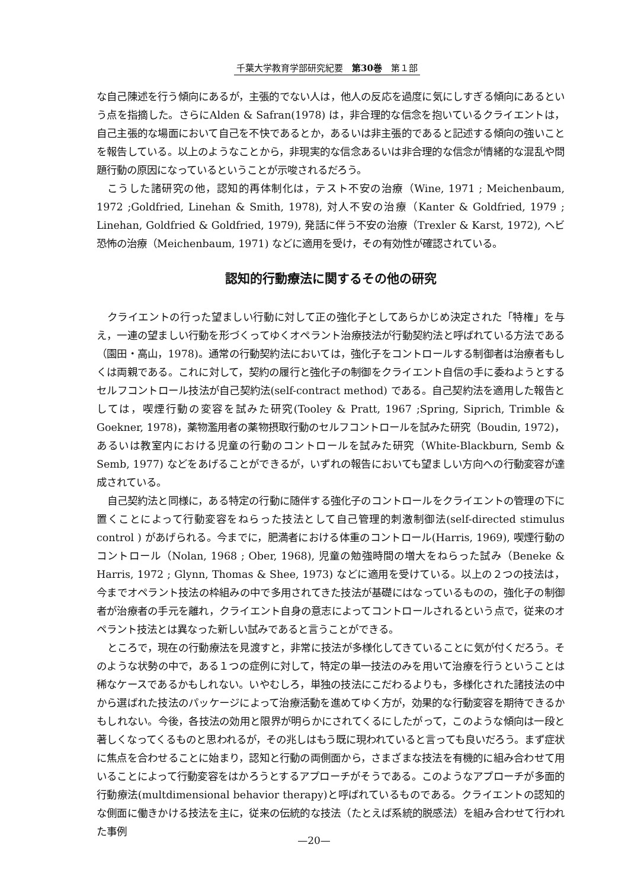千葉大学教育学部研究紀要　第30巻　第１部
な自己陳述を行う傾向にあるが，主張的でない人は，他人の反応を過度に気にしすぎる傾向にあるという点を指摘した。さらにAlden & Safran(1978) は，非合理的な信念を抱いているクライエントは，自己主張的な場面において自己を不快であるとか，あるいは非主張的であると記述する傾向の強いことを報告している。以上のようなことから，非現実的な信念あるいは非合理的な信念が情緒的な混乱や問題行動の原因になっているということが示唆されるだろう。
こうした諸研究の他，認知的再体制化は，テスト不安の治療（Wine, 1971 ; Meichenbaum, 1972 ;Goldfried, Linehan & Smith, 1978), 対人不安の治療（Kanter & Goldfried, 1979 ; Linehan, Goldfried & Goldfried, 1979), 発話に伴う不安の治療（Trexler & Karst, 1972), ヘビ恐怖の治療（Meichenbaum, 1971) などに適用を受け，その有効性が確認されている。
認知的行動療法に関するその他の研究
クライエントの行った望ましい行動に対して正の強化子としてあらかじめ決定された「特権」を与え，一連の望ましい行動を形づくってゆくオペラント治療技法が行動契約法と呼ばれている方法である（園田・高山，1978)。通常の行動契約法においては，強化子をコントロールする制御者は治療者もしくは両親である。これに対して，契約の履行と強化子の制御をクライエント自信の手に委ねようとするセルフコントロール技法が自己契約法(self-contract method) である。自己契約法を適用した報告としては，喫煙行動の変容を試みた研究(Tooley & Pratt, 1967 ;Spring, Siprich, Trimble & Goekner, 1978)，薬物濫用者の薬物摂取行動のセルフコントロールを試みた研究（Boudin, 1972)，あるいは教室内における児童の行動のコントロールを試みた研究（White-Blackburn, Semb & Semb, 1977) などをあげることができるが，いずれの報告においても望ましい方向への行動変容が達成されている。
自己契約法と同様に，ある特定の行動に随伴する強化子のコントロールをクライエントの管理の下に置くことによって行動変容をねらった技法として自己管理的刺激制御法(self-directed stimulus control ) があげられる。今までに，肥満者における体重のコントロール(Harris, 1969), 喫煙行動のコントロール（Nolan, 1968 ; Ober, 1968), 児童の勉強時間の増大をねらった試み（Beneke & Harris, 1972 ; Glynn, Thomas & Shee, 1973) などに適用を受けている。以上の２つの技法は，今までオペラント技法の枠組みの中で多用されてきた技法が基礎にはなっているものの，強化子の制御者が治療者の手元を離れ，クライエント自身の意志によってコントロールされるという点で，従来のオペラント技法とは異なった新しい試みであると言うことができる。
ところで，現在の行動療法を見渡すと，非常に技法が多様化してきていることに気が付くだろう。そのような状勢の中で，ある１つの症例に対して，特定の単一技法のみを用いて治療を行うということは稀なケースであるかもしれない。いやむしろ，単独の技法にこだわるよりも，多様化された諸技法の中から選ばれた技法のパッケージによって治療活動を進めてゆく方が，効果的な行動変容を期待できるかもしれない。今後，各技法の効用と限界が明らかにされてくるにしたがって，このような傾向は一段と著しくなってくるものと思われるが，その兆しはもう既に現われていると言っても良いだろう。まず症状に焦点を合わせることに始まり，認知と行動の両側面から，さまざまな技法を有機的に組み合わせて用いることによって行動変容をはかろうとするアプローチがそうである。このようなアプローチが多面的行動療法(multdimensional behavior therapy)と呼ばれているものである。クライエントの認知的な側面に働きかける技法を主に，従来の伝統的な技法（たとえば系統的脱感法）を組み合わせて行われた事例
—20—